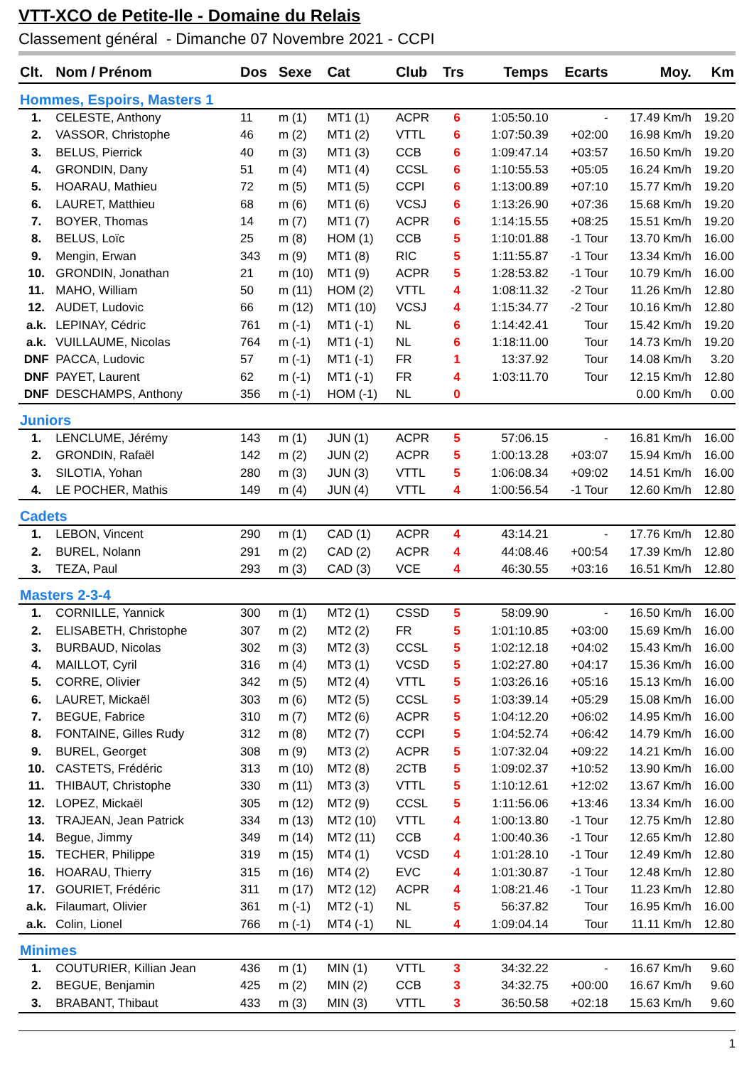VTT-XCO de Petite-Ile - Domaine du Relais
Classement général - Dimanche 07 Novembre 2021 - CCPI
| Clt. | Nom / Prénom | Dos | Sexe | Cat | Club | Trs | Temps | Ecarts | Moy. | Km |
| --- | --- | --- | --- | --- | --- | --- | --- | --- | --- | --- |
| Hommes, Espoirs, Masters 1 | | | | | | | | | | |
| 1. | CELESTE, Anthony | 11 | m (1) | MT1 (1) | ACPR | 6 | 1:05:50.10 | - | 17.49 Km/h | 19.20 |
| 2. | VASSOR, Christophe | 46 | m (2) | MT1 (2) | VTTL | 6 | 1:07:50.39 | +02:00 | 16.98 Km/h | 19.20 |
| 3. | BELUS, Pierrick | 40 | m (3) | MT1 (3) | CCB | 6 | 1:09:47.14 | +03:57 | 16.50 Km/h | 19.20 |
| 4. | GRONDIN, Dany | 51 | m (4) | MT1 (4) | CCSL | 6 | 1:10:55.53 | +05:05 | 16.24 Km/h | 19.20 |
| 5. | HOARAU, Mathieu | 72 | m (5) | MT1 (5) | CCPI | 6 | 1:13:00.89 | +07:10 | 15.77 Km/h | 19.20 |
| 6. | LAURET, Matthieu | 68 | m (6) | MT1 (6) | VCSJ | 6 | 1:13:26.90 | +07:36 | 15.68 Km/h | 19.20 |
| 7. | BOYER, Thomas | 14 | m (7) | MT1 (7) | ACPR | 6 | 1:14:15.55 | +08:25 | 15.51 Km/h | 19.20 |
| 8. | BELUS, Loïc | 25 | m (8) | HOM (1) | CCB | 5 | 1:10:01.88 | -1 Tour | 13.70 Km/h | 16.00 |
| 9. | Mengin, Erwan | 343 | m (9) | MT1 (8) | RIC | 5 | 1:11:55.87 | -1 Tour | 13.34 Km/h | 16.00 |
| 10. | GRONDIN, Jonathan | 21 | m (10) | MT1 (9) | ACPR | 5 | 1:28:53.82 | -1 Tour | 10.79 Km/h | 16.00 |
| 11. | MAHO, William | 50 | m (11) | HOM (2) | VTTL | 4 | 1:08:11.32 | -2 Tour | 11.26 Km/h | 12.80 |
| 12. | AUDET, Ludovic | 66 | m (12) | MT1 (10) | VCSJ | 4 | 1:15:34.77 | -2 Tour | 10.16 Km/h | 12.80 |
| a.k. | LEPINAY, Cédric | 761 | m (-1) | MT1 (-1) | NL | 6 | 1:14:42.41 | Tour | 15.42 Km/h | 19.20 |
| a.k. | VUILLAUME, Nicolas | 764 | m (-1) | MT1 (-1) | NL | 6 | 1:18:11.00 | Tour | 14.73 Km/h | 19.20 |
| DNF | PACCA, Ludovic | 57 | m (-1) | MT1 (-1) | FR | 1 | 13:37.92 | Tour | 14.08 Km/h | 3.20 |
| DNF | PAYET, Laurent | 62 | m (-1) | MT1 (-1) | FR | 4 | 1:03:11.70 | Tour | 12.15 Km/h | 12.80 |
| DNF | DESCHAMPS, Anthony | 356 | m (-1) | HOM (-1) | NL | 0 | | | 0.00 Km/h | 0.00 |
| Juniors | | | | | | | | | | |
| 1. | LENCLUME, Jérémy | 143 | m (1) | JUN (1) | ACPR | 5 | 57:06.15 | - | 16.81 Km/h | 16.00 |
| 2. | GRONDIN, Rafaël | 142 | m (2) | JUN (2) | ACPR | 5 | 1:00:13.28 | +03:07 | 15.94 Km/h | 16.00 |
| 3. | SILOTIA, Yohan | 280 | m (3) | JUN (3) | VTTL | 5 | 1:06:08.34 | +09:02 | 14.51 Km/h | 16.00 |
| 4. | LE POCHER, Mathis | 149 | m (4) | JUN (4) | VTTL | 4 | 1:00:56.54 | -1 Tour | 12.60 Km/h | 12.80 |
| Cadets | | | | | | | | | | |
| 1. | LEBON, Vincent | 290 | m (1) | CAD (1) | ACPR | 4 | 43:14.21 | - | 17.76 Km/h | 12.80 |
| 2. | BUREL, Nolann | 291 | m (2) | CAD (2) | ACPR | 4 | 44:08.46 | +00:54 | 17.39 Km/h | 12.80 |
| 3. | TEZA, Paul | 293 | m (3) | CAD (3) | VCE | 4 | 46:30.55 | +03:16 | 16.51 Km/h | 12.80 |
| Masters 2-3-4 | | | | | | | | | | |
| 1. | CORNILLE, Yannick | 300 | m (1) | MT2 (1) | CSSD | 5 | 58:09.90 | - | 16.50 Km/h | 16.00 |
| 2. | ELISABETH, Christophe | 307 | m (2) | MT2 (2) | FR | 5 | 1:01:10.85 | +03:00 | 15.69 Km/h | 16.00 |
| 3. | BURBAUD, Nicolas | 302 | m (3) | MT2 (3) | CCSL | 5 | 1:02:12.18 | +04:02 | 15.43 Km/h | 16.00 |
| 4. | MAILLOT, Cyril | 316 | m (4) | MT3 (1) | VCSD | 5 | 1:02:27.80 | +04:17 | 15.36 Km/h | 16.00 |
| 5. | CORRE, Olivier | 342 | m (5) | MT2 (4) | VTTL | 5 | 1:03:26.16 | +05:16 | 15.13 Km/h | 16.00 |
| 6. | LAURET, Mickaël | 303 | m (6) | MT2 (5) | CCSL | 5 | 1:03:39.14 | +05:29 | 15.08 Km/h | 16.00 |
| 7. | BEGUE, Fabrice | 310 | m (7) | MT2 (6) | ACPR | 5 | 1:04:12.20 | +06:02 | 14.95 Km/h | 16.00 |
| 8. | FONTAINE, Gilles Rudy | 312 | m (8) | MT2 (7) | CCPI | 5 | 1:04:52.74 | +06:42 | 14.79 Km/h | 16.00 |
| 9. | BUREL, Georget | 308 | m (9) | MT3 (2) | ACPR | 5 | 1:07:32.04 | +09:22 | 14.21 Km/h | 16.00 |
| 10. | CASTETS, Frédéric | 313 | m (10) | MT2 (8) | 2CTB | 5 | 1:09:02.37 | +10:52 | 13.90 Km/h | 16.00 |
| 11. | THIBAUT, Christophe | 330 | m (11) | MT3 (3) | VTTL | 5 | 1:10:12.61 | +12:02 | 13.67 Km/h | 16.00 |
| 12. | LOPEZ, Mickaël | 305 | m (12) | MT2 (9) | CCSL | 5 | 1:11:56.06 | +13:46 | 13.34 Km/h | 16.00 |
| 13. | TRAJEAN, Jean Patrick | 334 | m (13) | MT2 (10) | VTTL | 4 | 1:00:13.80 | -1 Tour | 12.75 Km/h | 12.80 |
| 14. | Begue, Jimmy | 349 | m (14) | MT2 (11) | CCB | 4 | 1:00:40.36 | -1 Tour | 12.65 Km/h | 12.80 |
| 15. | TECHER, Philippe | 319 | m (15) | MT4 (1) | VCSD | 4 | 1:01:28.10 | -1 Tour | 12.49 Km/h | 12.80 |
| 16. | HOARAU, Thierry | 315 | m (16) | MT4 (2) | EVC | 4 | 1:01:30.87 | -1 Tour | 12.48 Km/h | 12.80 |
| 17. | GOURIET, Frédéric | 311 | m (17) | MT2 (12) | ACPR | 4 | 1:08:21.46 | -1 Tour | 11.23 Km/h | 12.80 |
| a.k. | Filaumart, Olivier | 361 | m (-1) | MT2 (-1) | NL | 5 | 56:37.82 | Tour | 16.95 Km/h | 16.00 |
| a.k. | Colin, Lionel | 766 | m (-1) | MT4 (-1) | NL | 4 | 1:09:04.14 | Tour | 11.11 Km/h | 12.80 |
| Minimes | | | | | | | | | | |
| 1. | COUTURIER, Killian Jean | 436 | m (1) | MIN (1) | VTTL | 3 | 34:32.22 | - | 16.67 Km/h | 9.60 |
| 2. | BEGUE, Benjamin | 425 | m (2) | MIN (2) | CCB | 3 | 34:32.75 | +00:00 | 16.67 Km/h | 9.60 |
| 3. | BRABANT, Thibaut | 433 | m (3) | MIN (3) | VTTL | 3 | 36:50.58 | +02:18 | 15.63 Km/h | 9.60 |
1